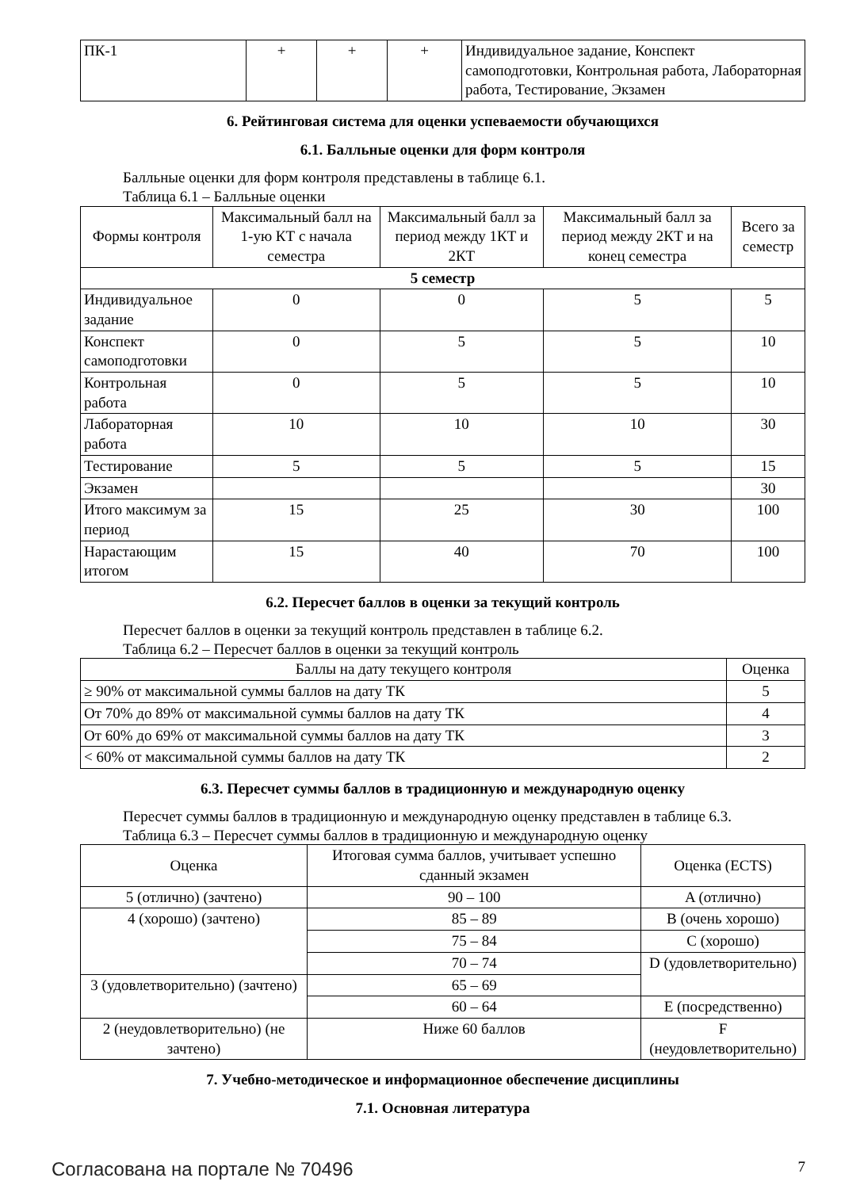| ПК-1 | + | + | + | Индивидуальное задание, Конспект самоподготовки, Контрольная работа, Лабораторная работа, Тестирование, Экзамен |
6. Рейтинговая система для оценки успеваемости обучающихся
6.1. Балльные оценки для форм контроля
Балльные оценки для форм контроля представлены в таблице 6.1.
Таблица 6.1 – Балльные оценки
| Формы контроля | Максимальный балл на 1-ую КТ с начала семестра | Максимальный балл за период между 1КТ и 2КТ | Максимальный балл за период между 2КТ и на конец семестра | Всего за семестр |
| --- | --- | --- | --- | --- |
| 5 семестр | | | | |
| Индивидуальное задание | 0 | 0 | 5 | 5 |
| Конспект самоподготовки | 0 | 5 | 5 | 10 |
| Контрольная работа | 0 | 5 | 5 | 10 |
| Лабораторная работа | 10 | 10 | 10 | 30 |
| Тестирование | 5 | 5 | 5 | 15 |
| Экзамен | | | | 30 |
| Итого максимум за период | 15 | 25 | 30 | 100 |
| Нарастающим итогом | 15 | 40 | 70 | 100 |
6.2. Пересчет баллов в оценки за текущий контроль
Пересчет баллов в оценки за текущий контроль представлен в таблице 6.2.
Таблица 6.2 – Пересчет баллов в оценки за текущий контроль
| Баллы на дату текущего контроля | Оценка |
| --- | --- |
| ≥ 90% от максимальной суммы баллов на дату ТК | 5 |
| От 70% до 89% от максимальной суммы баллов на дату ТК | 4 |
| От 60% до 69% от максимальной суммы баллов на дату ТК | 3 |
| < 60% от максимальной суммы баллов на дату ТК | 2 |
6.3. Пересчет суммы баллов в традиционную и международную оценку
Пересчет суммы баллов в традиционную и международную оценку представлен в таблице 6.3.
Таблица 6.3 – Пересчет суммы баллов в традиционную и международную оценку
| Оценка | Итоговая сумма баллов, учитывает успешно сданный экзамен | Оценка (ECTS) |
| --- | --- | --- |
| 5 (отлично) (зачтено) | 90 – 100 | A (отлично) |
| 4 (хорошо) (зачтено) | 85 – 89 | B (очень хорошо) |
| | 75 – 84 | C (хорошо) |
| | 70 – 74 | D (удовлетворительно) |
| 3 (удовлетворительно) (зачтено) | 65 – 69 | |
| | 60 – 64 | E (посредственно) |
| 2 (неудовлетворительно) (не зачтено) | Ниже 60 баллов | F (неудовлетворительно) |
7. Учебно-методическое и информационное обеспечение дисциплины
7.1. Основная литература
Согласована на портале № 70496 7